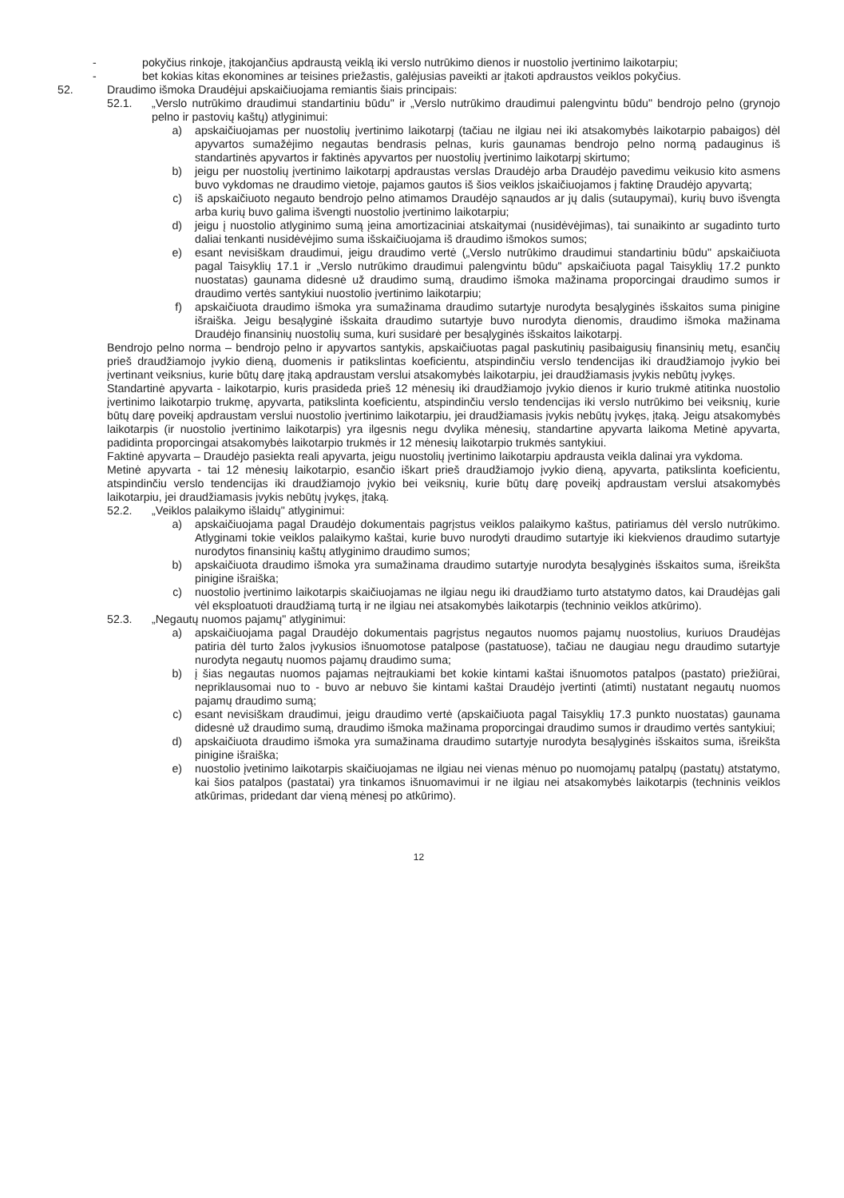- pokyčius rinkoje, įtakojančius apdraustą veiklą iki verslo nutrūkimo dienos ir nuostolio įvertinimo laikotarpiu;
- bet kokias kitas ekonomines ar teisines priežastis, galėjusias paveikti ar įtakoti apdraustos veiklos pokyčius.
52. Draudimo išmoka Draudėjui apskaičiuojama remiantis šiais principais:
52.1. „Verslo nutrūkimo draudimui standartiniu būdu" ir „Verslo nutrūkimo draudimui palengvintu būdu" bendrojo pelno (grynojo pelno ir pastovių kaštų) atlyginimui:
a) apskaičiuojamas per nuostolių įvertinimo laikotarpį (tačiau ne ilgiau nei iki atsakomybės laikotarpio pabaigos) dėl apyvartos sumažėjimo negautas bendrasis pelnas, kuris gaunamas bendrojo pelno normą padauginus iš standartinės apyvartos ir faktinės apyvartos per nuostolių įvertinimo laikotarpį skirtumo;
b) jeigu per nuostolių įvertinimo laikotarpį apdraustas verslas Draudėjo arba Draudėjo pavedimu veikusio kito asmens buvo vykdomas ne draudimo vietoje, pajamos gautos iš šios veiklos įskaičiuojamos į faktinę Draudėjo apyvartą;
c) iš apskaičiuoto negauto bendrojo pelno atimamos Draudėjo sąnaudos ar jų dalis (sutaupymai), kurių buvo išvengta arba kurių buvo galima išvengti nuostolio įvertinimo laikotarpiu;
d) jeigu į nuostolio atlyginimo sumą įeina amortizaciniai atskaitymai (nusidėvėjimas), tai sunaikinto ar sugadinto turto daliai tenkanti nusidėvėjimo suma išskaičiuojama iš draudimo išmokos sumos;
e) esant nevisiškam draudimui, jeigu draudimo vertė („Verslo nutrūkimo draudimui standartiniu būdu" apskaičiuota pagal Taisyklių 17.1 ir „Verslo nutrūkimo draudimui palengvintu būdu" apskaičiuota pagal Taisyklių 17.2 punkto nuostatas) gaunama didesnė už draudimo sumą, draudimo išmoka mažinama proporcingai draudimo sumos ir draudimo vertės santykiui nuostolio įvertinimo laikotarpiu;
f) apskaičiuota draudimo išmoka yra sumažinama draudimo sutartyje nurodyta besąlyginės išskaitos suma pinigine išraiška. Jeigu besąlyginė išskaita draudimo sutartyje buvo nurodyta dienomis, draudimo išmoka mažinama Draudėjo finansinių nuostolių suma, kuri susidarė per besąlyginės išskaitos laikotarpį.
Bendrojo pelno norma – bendrojo pelno ir apyvartos santykis, apskaičiuotas pagal paskutinių pasibaigusių finansinių metų, esančių prieš draudžiamojo įvykio dieną, duomenis ir patikslintas koeficientu, atspindinčiu verslo tendencijas iki draudžiamojo įvykio bei įvertinant veiksnius, kurie būtų darę įtaką apdraustam verslui atsakomybės laikotarpiu, jei draudžiamasis įvykis nebūtų įvykęs.
Standartinė apyvarta - laikotarpio, kuris prasideda prieš 12 mėnesių iki draudžiamojo įvykio dienos ir kurio trukmė atitinka nuostolio įvertinimo laikotarpio trukmę, apyvarta, patikslinta koeficientu, atspindinčiu verslo tendencijas iki verslo nutrūkimo bei veiksnių, kurie būtų darę poveikį apdraustam verslui nuostolio įvertinimo laikotarpiu, jei draudžiamasis įvykis nebūtų įvykęs, įtaką. Jeigu atsakomybės laikotarpis (ir nuostolio įvertinimo laikotarpis) yra ilgesnis negu dvylika mėnesių, standartine apyvarta laikoma Metinė apyvarta, padidinta proporcingai atsakomybės laikotarpio trukmės ir 12 mėnesių laikotarpio trukmės santykiui.
Faktinė apyvarta – Draudėjo pasiekta reali apyvarta, jeigu nuostolių įvertinimo laikotarpiu apdrausta veikla dalinai yra vykdoma.
Metinė apyvarta - tai 12 mėnesių laikotarpio, esančio iškart prieš draudžiamojo įvykio dieną, apyvarta, patikslinta koeficientu, atspindinčiu verslo tendencijas iki draudžiamojo įvykio bei veiksnių, kurie būtų darę poveikį apdraustam verslui atsakomybės laikotarpiu, jei draudžiamasis įvykis nebūtų įvykęs, įtaką.
52.2. „Veiklos palaikymo išlaidų" atlyginimui:
a) apskaičiuojama pagal Draudėjo dokumentais pagrįstus veiklos palaikymo kaštus, patiriamus dėl verslo nutrūkimo. Atlyginami tokie veiklos palaikymo kaštai, kurie buvo nurodyti draudimo sutartyje iki kiekvienos draudimo sutartyje nurodytos finansinių kaštų atlyginimo draudimo sumos;
b) apskaičiuota draudimo išmoka yra sumažinama draudimo sutartyje nurodyta besąlyginės išskaitos suma, išreikšta pinigine išraiška;
c) nuostolio įvertinimo laikotarpis skaičiuojamas ne ilgiau negu iki draudžiamo turto atstatymo datos, kai Draudėjas gali vėl eksploatuoti draudžiamą turtą ir ne ilgiau nei atsakomybės laikotarpis (techninio veiklos atkūrimo).
52.3. „Negautų nuomos pajamų" atlyginimui:
a) apskaičiuojama pagal Draudėjo dokumentais pagrįstus negautos nuomos pajamų nuostolius, kuriuos Draudėjas patiria dėl turto žalos įvykusios išnuomotose patalpose (pastatuose), tačiau ne daugiau negu draudimo sutartyje nurodyta negautų nuomos pajamų draudimo suma;
b) į šias negautas nuomos pajamas neįtraukiami bet kokie kintami kaštai išnuomotos patalpos (pastato) priežiūrai, nepriklausomai nuo to - buvo ar nebuvo šie kintami kaštai Draudėjo įvertinti (atimti) nustatant negautų nuomos pajamų draudimo sumą;
c) esant nevisiškam draudimui, jeigu draudimo vertė (apskaičiuota pagal Taisyklių 17.3 punkto nuostatas) gaunama didesnė už draudimo sumą, draudimo išmoka mažinama proporcingai draudimo sumos ir draudimo vertės santykiui;
d) apskaičiuota draudimo išmoka yra sumažinama draudimo sutartyje nurodyta besąlyginės išskaitos suma, išreikšta pinigine išraiška;
e) nuostolio įvetinimo laikotarpis skaičiuojamas ne ilgiau nei vienas mėnuo po nuomojamų patalpų (pastatų) atstatymo, kai šios patalpos (pastatai) yra tinkamos išnuomavimui ir ne ilgiau nei atsakomybės laikotarpis (techninis veiklos atkūrimas, pridedant dar vieną mėnesį po atkūrimo).
12